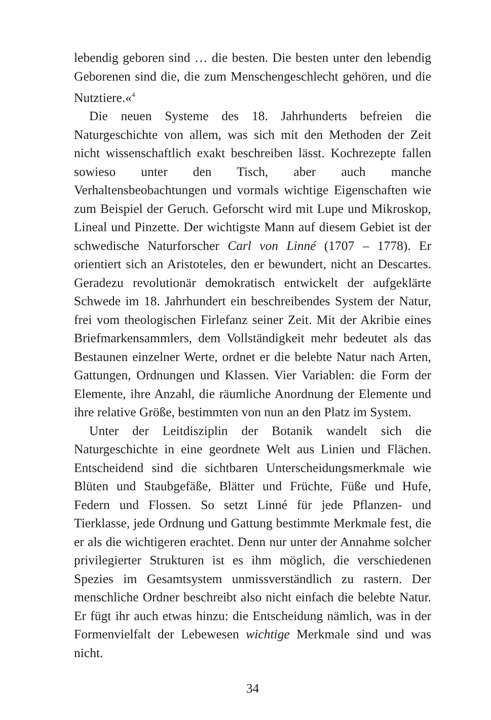lebendig geboren sind … die besten. Die besten unter den lebendig Geborenen sind die, die zum Menschengeschlecht gehören, und die Nutztiere.«<sup>4</sup>
Die neuen Systeme des 18. Jahrhunderts befreien die Naturgeschichte von allem, was sich mit den Methoden der Zeit nicht wissenschaftlich exakt beschreiben lässt. Kochrezepte fallen sowieso unter den Tisch, aber auch manche Verhaltensbeobachtungen und vormals wichtige Eigenschaften wie zum Beispiel der Geruch. Geforscht wird mit Lupe und Mikroskop, Lineal und Pinzette. Der wichtigste Mann auf diesem Gebiet ist der schwedische Naturforscher Carl von Linné (1707 – 1778). Er orientiert sich an Aristoteles, den er bewundert, nicht an Descartes. Geradezu revolutionär demokratisch entwickelt der aufgeklärte Schwede im 18. Jahrhundert ein beschreibendes System der Natur, frei vom theologischen Firlefanz seiner Zeit. Mit der Akribie eines Briefmarkensammlers, dem Vollständigkeit mehr bedeutet als das Bestaunen einzelner Werte, ordnet er die belebte Natur nach Arten, Gattungen, Ordnungen und Klassen. Vier Variablen: die Form der Elemente, ihre Anzahl, die räumliche Anordnung der Elemente und ihre relative Größe, bestimmten von nun an den Platz im System.
Unter der Leitdisziplin der Botanik wandelt sich die Naturgeschichte in eine geordnete Welt aus Linien und Flächen. Entscheidend sind die sichtbaren Unterscheidungsmerkmale wie Blüten und Staubgefäße, Blätter und Früchte, Füße und Hufe, Federn und Flossen. So setzt Linné für jede Pflanzen- und Tierklasse, jede Ordnung und Gattung bestimmte Merkmale fest, die er als die wichtigeren erachtet. Denn nur unter der Annahme solcher privilegierter Strukturen ist es ihm möglich, die verschiedenen Spezies im Gesamtsystem unmissverständlich zu rastern. Der menschliche Ordner beschreibt also nicht einfach die belebte Natur. Er fügt ihr auch etwas hinzu: die Entscheidung nämlich, was in der Formenvielfalt der Lebewesen wichtige Merkmale sind und was nicht.
34